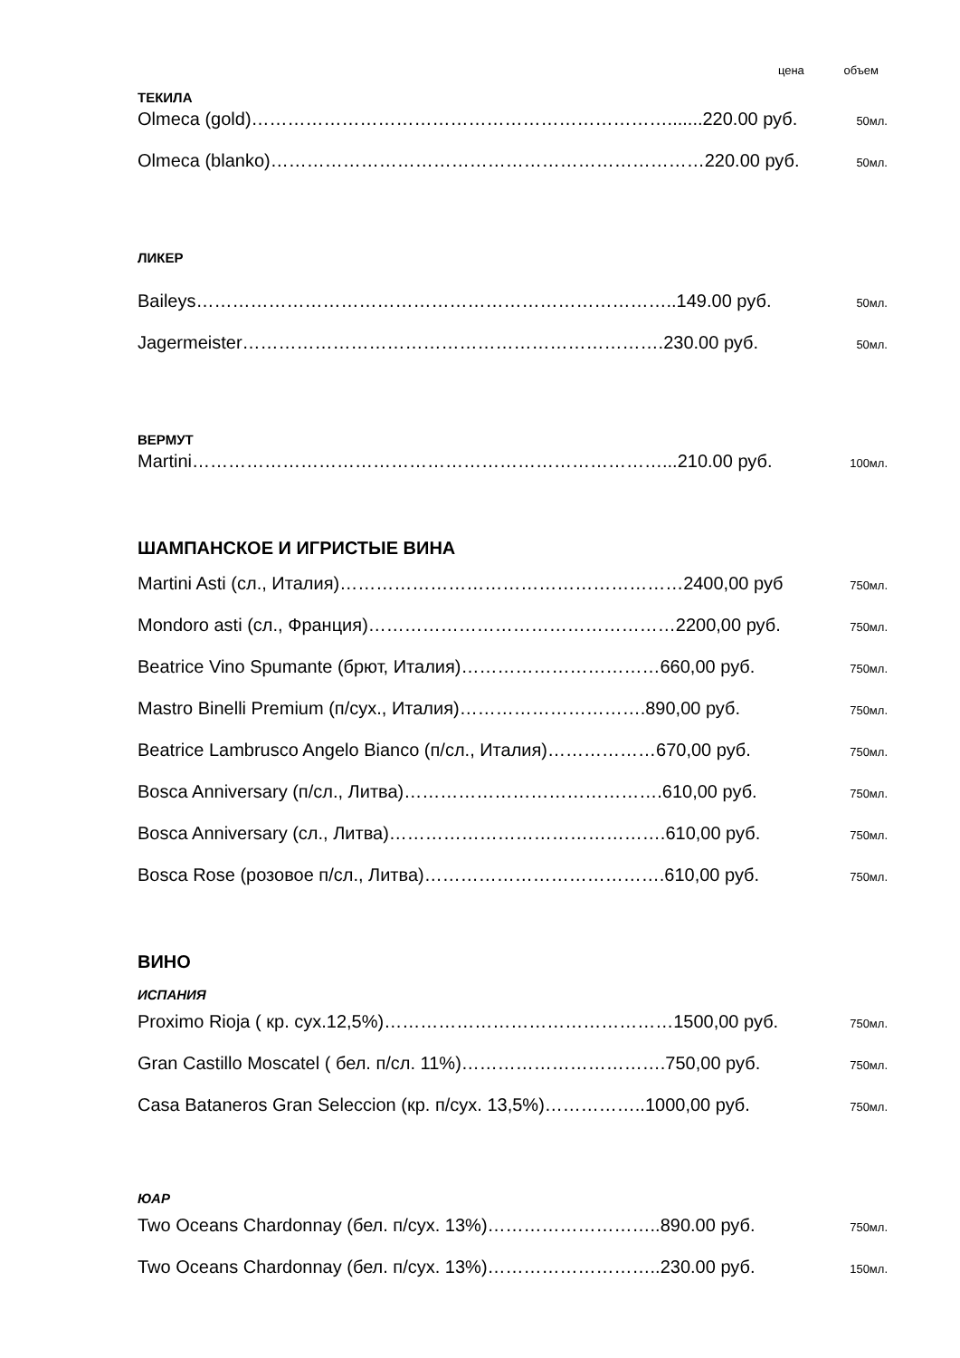цена объем
ТЕКИЛА
Olmeca (gold)…………………………………………………………….......220.00 руб. 50мл.
Olmeca (blanko)………………………………………………………………220.00 руб. 50мл.
ЛИКЕР
Baileys……………………………………………………………………..149.00 руб. 50мл.
Jagermeister…………………………………………………………….230.00 руб. 50мл.
ВЕРМУТ
Martini……………………………………………………………………...210.00 руб. 100мл.
ШАМПАНСКОЕ И ИГРИСТЫЕ ВИНА
Martini Asti (сл., Италия)…………………………………………………2400,00 руб 750мл.
Mondoro asti (сл., Франция)……………………………………………2200,00 руб. 750мл.
Beatrice Vino Spumante (брют, Италия)……………………………660,00 руб. 750мл.
Mastro Binelli Premium (п/сух., Италия)………………………….890,00 руб. 750мл.
Beatrice Lambrusco Angelo Bianco (п/сл., Италия)………………670,00 руб. 750мл.
Bosca Anniversary (п/сл., Литва)…………………………………….610,00 руб. 750мл.
Bosca Anniversary (сл., Литва)……………………………………….610,00 руб. 750мл.
Bosca Rose (розовое п/сл., Литва)………………………………….610,00 руб. 750мл.
ВИНО
ИСПАНИЯ
Proximo Rioja ( кр. сух.12,5%)…………………………………………1500,00 руб. 750мл.
Gran Castillo Moscatel ( бел. п/сл. 11%)…………………………….750,00 руб. 750мл.
Casa Bataneros Gran Seleccion (кр. п/сух. 13,5%)……………..1000,00 руб. 750мл.
ЮАР
Two Oceans Chardonnay (бел. п/сух. 13%)………………………..890.00 руб. 750мл.
Two Oceans Chardonnay (бел. п/сух. 13%)………………………..230.00 руб. 150мл.